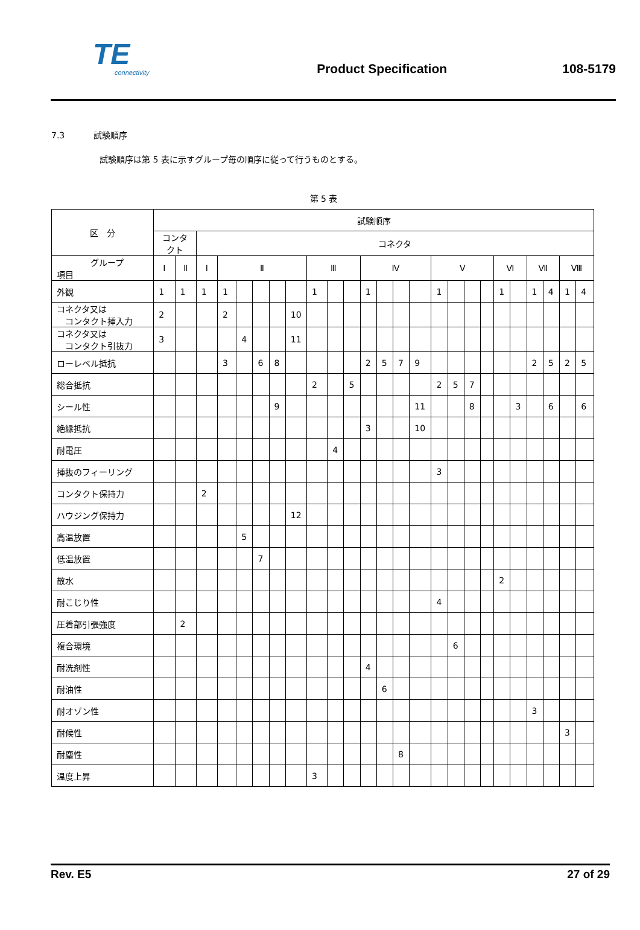TE
connectivity
Product Specification
108-5179
7.3 試験順序
試験順序は第 5 表に示すグループ毎の順序に従って行うものとする。
第 5 表
| 区 分 | 試験順序 | | | | | | | | | | | | | | | | | | | | | | | | |
| --- | --- | --- | --- | --- | --- | --- | --- | --- | --- | --- | --- | --- | --- | --- | --- | --- | --- | --- | --- | --- | --- | --- | --- | --- | --- |
| | コンタ クト | | コネクタ | | | | | | | | | | | | | | | | | | | | | | |
| グループ 項目 | Ⅰ | Ⅱ | Ⅰ | Ⅱ | | | | | Ⅲ | | | Ⅳ | | | | Ⅴ | | | | Ⅵ | | Ⅶ | | Ⅷ | |
| 外観 | 1 | 1 | 1 | 1 | | | | | 1 | | | 1 | | | | 1 | | | | 1 | | 1 | 4 | 1 | 4 |
| コネクタ又は コンタクト挿入力 | 2 | | | 2 | | | | 10 | | | | | | | | | | | | | | | | | |
| コネクタ又は コンタクト引抜力 | 3 | | | | 4 | | | 11 | | | | | | | | | | | | | | | | | |
| ローレベル抵抗 | | | | 3 | | 6 | 8 | | | | | 2 | 5 | 7 | 9 | | | | | | | 2 | 5 | 2 | 5 |
| 総合抵抗 | | | | | | | | | 2 | | 5 | | | | | 2 | 5 | 7 | | | | | | | |
| シール性 | | | | | | | 9 | | | | | | | | 11 | | | 8 | | | 3 | | 6 | | 6 |
| 絶縁抵抗 | | | | | | | | | | | | 3 | | | 10 | | | | | | | | | | |
| 耐電圧 | | | | | | | | | | 4 | | | | | | | | | | | | | | | |
| 挿抜のフィーリング | | | | | | | | | | | | | | | | 3 | | | | | | | | | |
| コンタクト保持力 | | | 2 | | | | | | | | | | | | | | | | | | | | | | |
| ハウジング保持力 | | | | | | | | 12 | | | | | | | | | | | | | | | | | |
| 高温放置 | | | | | 5 | | | | | | | | | | | | | | | | | | | | |
| 低温放置 | | | | | | 7 | | | | | | | | | | | | | | | | | | | |
| 散水 | | | | | | | | | | | | | | | | | | | | 2 | | | | | |
| 耐こじり性 | | | | | | | | | | | | | | | | 4 | | | | | | | | | |
| 圧着部引張強度 | | 2 | | | | | | | | | | | | | | | | | | | | | | | |
| 複合環境 | | | | | | | | | | | | | | | | | 6 | | | | | | | | |
| 耐洗剤性 | | | | | | | | | | | | 4 | | | | | | | | | | | | | |
| 耐油性 | | | | | | | | | | | | | 6 | | | | | | | | | | | | |
| 耐オゾン性 | | | | | | | | | | | | | | | | | | | | | | 3 | | | |
| 耐候性 | | | | | | | | | | | | | | | | | | | | | | | | 3 | |
| 耐塵性 | | | | | | | | | | | | | | 8 | | | | | | | | | | | |
| 温度上昇 | | | | | | | | | 3 | | | | | | | | | | | | | | | | |
Rev. E5 27 of 29